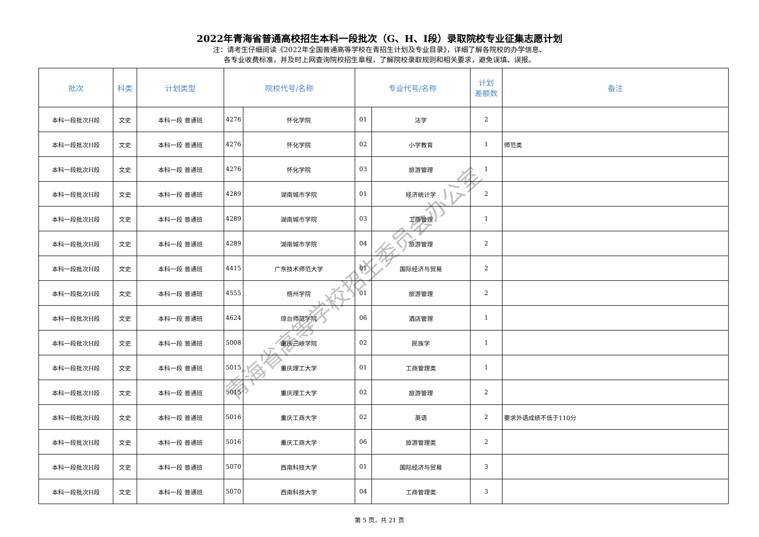2022年青海省普通高校招生本科一段批次（G、H、I段）录取院校专业征集志愿计划
注：请考生仔细阅读《2022年全国普通高等学校在青招生计划及专业目录》，详细了解各院校的办学信息、
各专业收费标准，并及时上网查询院校招生章程，了解院校录取规则和相关要求，避免误填、误报。
| 批次 | 科类 | 计划类型 | 院校代号/名称 | | 专业代号/名称 | | 计划 差额数 | 备注 |
| --- | --- | --- | --- | --- | --- | --- | --- | --- |
| 本科一段批次H段 | 文史 | 本科一段 普通班 | 4276 | 怀化学院 | 01 | 法学 | 2 | |
| 本科一段批次H段 | 文史 | 本科一段 普通班 | 4276 | 怀化学院 | 02 | 小学教育 | 1 | 师范类 |
| 本科一段批次H段 | 文史 | 本科一段 普通班 | 4276 | 怀化学院 | 03 | 旅游管理 | 1 | |
| 本科一段批次H段 | 文史 | 本科一段 普通班 | 4289 | 湖南城市学院 | 01 | 经济统计学 | 2 | |
| 本科一段批次H段 | 文史 | 本科一段 普通班 | 4289 | 湖南城市学院 | 03 | 工商管理 | 1 | |
| 本科一段批次H段 | 文史 | 本科一段 普通班 | 4289 | 湖南城市学院 | 04 | 旅游管理 | 2 | |
| 本科一段批次H段 | 文史 | 本科一段 普通班 | 4415 | 广东技术师范大学 | 01 | 国际经济与贸易 | 2 | |
| 本科一段批次H段 | 文史 | 本科一段 普通班 | 4555 | 梧州学院 | 01 | 旅游管理 | 2 | |
| 本科一段批次H段 | 文史 | 本科一段 普通班 | 4624 | 琼台师范学院 | 06 | 酒店管理 | 1 | |
| 本科一段批次H段 | 文史 | 本科一段 普通班 | 5008 | 重庆三峡学院 | 02 | 民族学 | 1 | |
| 本科一段批次H段 | 文史 | 本科一段 普通班 | 5015 | 重庆理工大学 | 01 | 工商管理类 | 1 | |
| 本科一段批次H段 | 文史 | 本科一段 普通班 | 5015 | 重庆理工大学 | 02 | 旅游管理 | 2 | |
| 本科一段批次H段 | 文史 | 本科一段 普通班 | 5016 | 重庆工商大学 | 02 | 英语 | 2 | 要求外语成绩不低于110分 |
| 本科一段批次H段 | 文史 | 本科一段 普通班 | 5016 | 重庆工商大学 | 06 | 旅游管理类 | 2 | |
| 本科一段批次H段 | 文史 | 本科一段 普通班 | 5070 | 西南科技大学 | 01 | 国际经济与贸易 | 3 | |
| 本科一段批次H段 | 文史 | 本科一段 普通班 | 5070 | 西南科技大学 | 04 | 工商管理类 | 3 | |
第 5 页，共 21 页
青海省高等学校招生委员会办公室